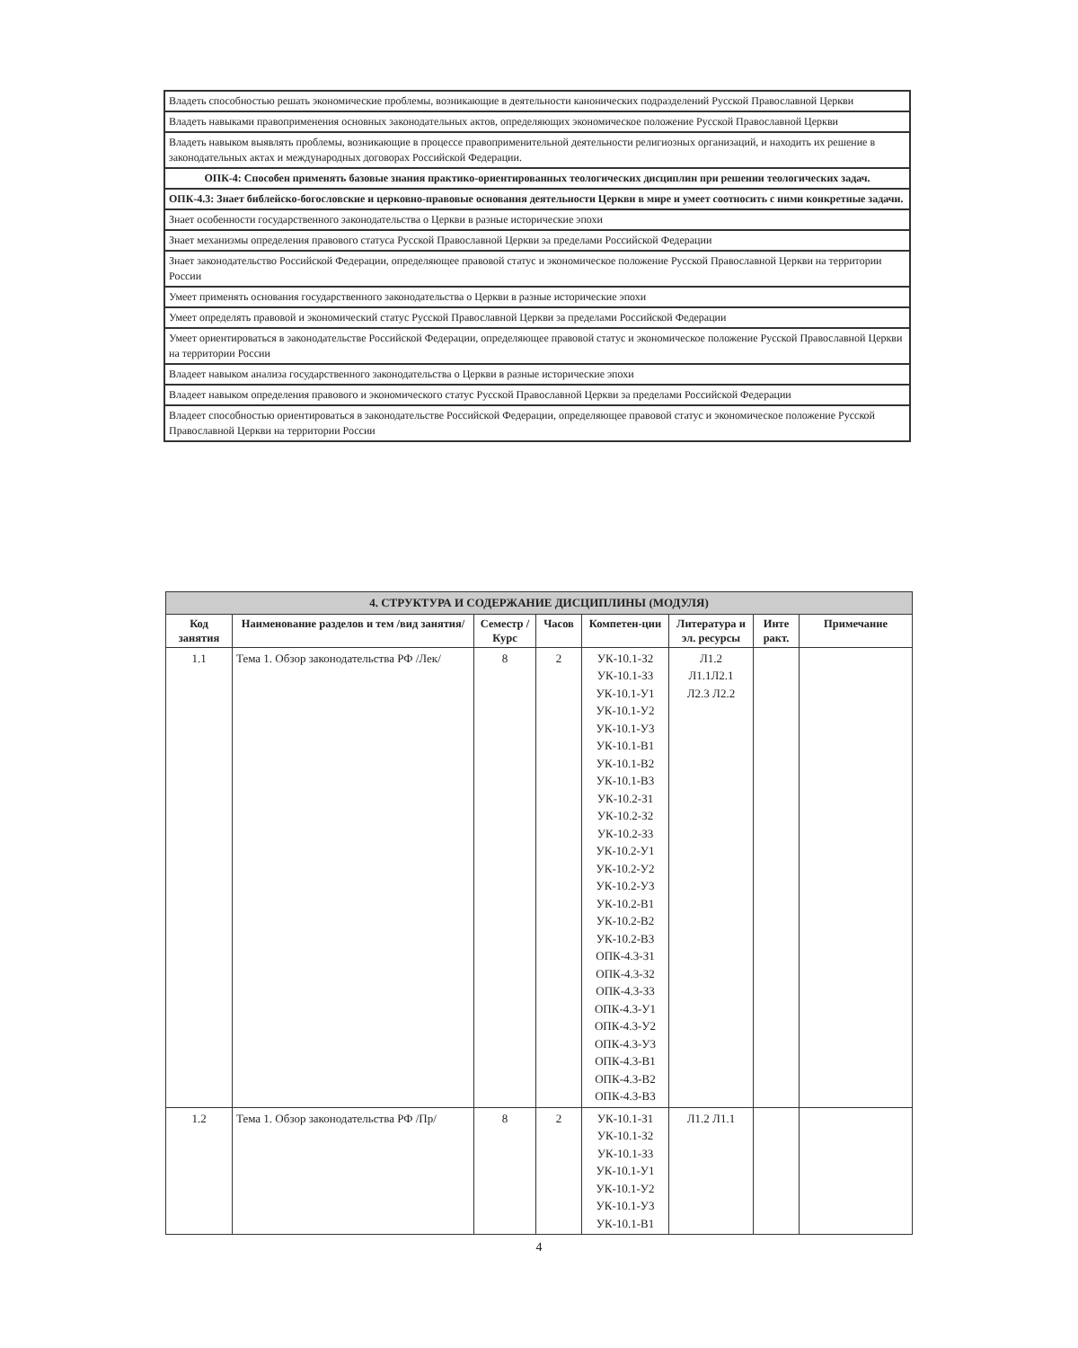| Владеть способностью решать экономические проблемы, возникающие в деятельности канонических подразделений Русской Православной Церкви |
| Владеть навыками правоприменения основных законодательных актов, определяющих экономическое положение Русской Православной Церкви |
| Владеть навыком выявлять проблемы, возникающие в процессе правоприменительной деятельности религиозных организаций, и находить их решение в законодательных актах и международных договорах Российской Федерации. |
| ОПК-4: Способен применять базовые знания практико-ориентированных теологических дисциплин при решении теологических задач. |
| ОПК-4.3: Знает библейско-богословские и церковно-правовые основания деятельности Церкви в мире и умеет соотносить с ними конкретные задачи. |
| Знает особенности государственного законодательства о Церкви в разные исторические эпохи |
| Знает механизмы определения правового статуса Русской Православной Церкви за пределами Российской Федерации |
| Знает законодательство Российской Федерации, определяющее правовой статус и экономическое положение Русской Православной Церкви на территории России |
| Умеет применять основания государственного законодательства о Церкви в разные исторические эпохи |
| Умеет определять правовой и экономический статус Русской Православной Церкви за пределами Российской Федерации |
| Умеет ориентироваться в законодательстве Российской Федерации, определяющее правовой статус и экономическое положение Русской Православной Церкви на территории России |
| Владеет навыком анализа государственного законодательства о Церкви в разные исторические эпохи |
| Владеет навыком определения правового и экономического статус Русской Православной Церкви за пределами Российской Федерации |
| Владеет способностью ориентироваться в законодательстве Российской Федерации, определяющее правовой статус и экономическое положение Русской Православной Церкви на территории России |
| 4. СТРУКТУРА И СОДЕРЖАНИЕ ДИСЦИПЛИНЫ (МОДУЛЯ) | | | | | | | |
| Код занятия | Наименование разделов и тем /вид занятия/ | Семестр / Курс | Часов | Компетен-ции | Литература и эл. ресурсы | Инте ракт. | Примечание |
| 1.1 | Тема 1. Обзор законодательства РФ /Лек/ | 8 | 2 | УК-10.1-З2 УК-10.1-З3 УК-10.1-У1 УК-10.1-У2 УК-10.1-У3 УК-10.1-В1 УК-10.1-В2 УК-10.1-В3 УК-10.2-З1 УК-10.2-З2 УК-10.2-З3 УК-10.2-У1 УК-10.2-У2 УК-10.2-У3 УК-10.2-В1 УК-10.2-В2 УК-10.2-В3 ОПК-4.3-З1 ОПК-4.3-З2 ОПК-4.3-З3 ОПК-4.3-У1 ОПК-4.3-У2 ОПК-4.3-У3 ОПК-4.3-В1 ОПК-4.3-В2 ОПК-4.3-В3 | Л1.2 Л1.1Л2.1 Л2.3 Л2.2 | | |
| 1.2 | Тема 1. Обзор законодательства РФ /Пр/ | 8 | 2 | УК-10.1-З1 УК-10.1-З2 УК-10.1-З3 УК-10.1-У1 УК-10.1-У2 УК-10.1-У3 УК-10.1-В1 | Л1.2 Л1.1 | | |
4